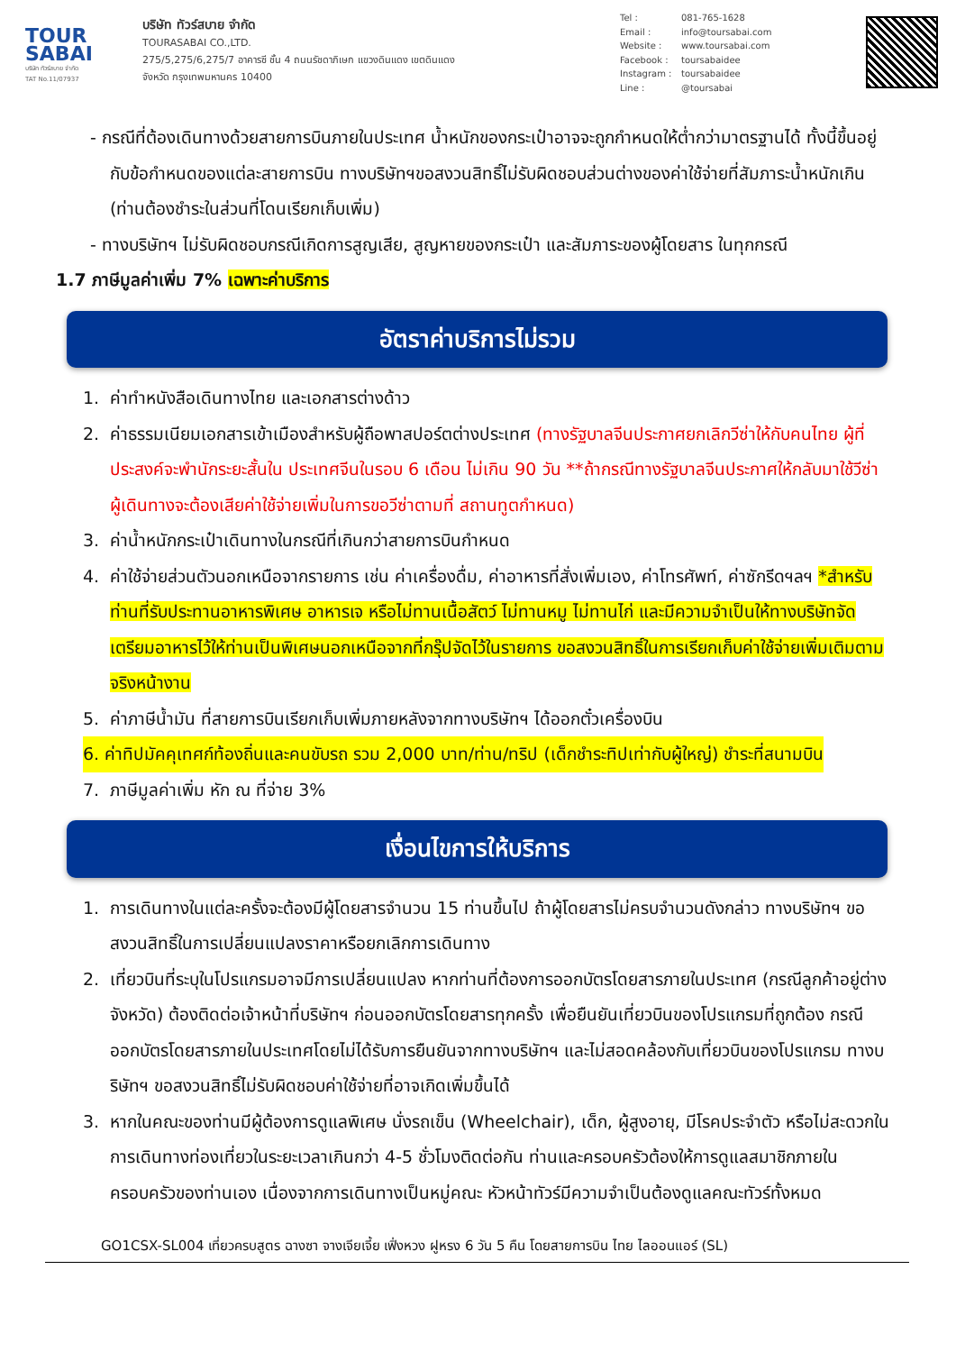TOUR
SABAI
บริษัท ทัวร์สบาย จำกัด
TAT No.11/07937
บริษัท ทัวร์สบาย จำกัด
TOURASABAI CO.,LTD.
275/5,275/6,275/7 อาคารซี ชั้น 4 ถนนรัชดาภิเษก แขวงดินแดง เขตดินแดง
จังหวัด กรุงเทพมหานคร 10400
Tel : 081-765-1628
Email : info@toursabai.com
Website : www.toursabai.com
Facebook : toursabaidee
Instagram : toursabaidee
Line : @toursabai
- กรณีที่ต้องเดินทางด้วยสายการบินภายในประเทศ น้ำหนักของกระเป๋าอาจจะถูกกำหนดให้ต่ำกว่ามาตรฐานได้ ทั้งนี้ขึ้นอยู่กับข้อกำหนดของแต่ละสายการบิน ทางบริษัทฯขอสงวนสิทธิ์ไม่รับผิดชอบส่วนต่างของค่าใช้จ่ายที่สัมภาระน้ำหนักเกิน (ท่านต้องชำระในส่วนที่โดนเรียกเก็บเพิ่ม)
- ทางบริษัทฯ ไม่รับผิดชอบกรณีเกิดการสูญเสีย, สูญหายของกระเป๋า และสัมภาระของผู้โดยสาร ในทุกกรณี
1.7 ภาษีมูลค่าเพิ่ม 7% เฉพาะค่าบริการ
อัตราค่าบริการไม่รวม
1. ค่าทำหนังสือเดินทางไทย และเอกสารต่างด้าว
2. ค่าธรรมเนียมเอกสารเข้าเมืองสำหรับผู้ถือพาสปอร์ตต่างประเทศ (ทางรัฐบาลจีนประกาศยกเลิกวีซ่าให้กับคนไทย ผู้ที่ประสงค์จะพำนักระยะสั้นใน ประเทศจีนในรอบ 6 เดือน ไม่เกิน 90 วัน **ถ้ากรณีทางรัฐบาลจีนประกาศให้กลับมาใช้วีซ่า ผู้เดินทางจะต้องเสียค่าใช้จ่ายเพิ่มในการขอวีซ่าตามที่ สถานทูตกำหนด)
3. ค่าน้ำหนักกระเป๋าเดินทางในกรณีที่เกินกว่าสายการบินกำหนด
4. ค่าใช้จ่ายส่วนตัวนอกเหนือจากรายการ เช่น ค่าเครื่องดื่ม, ค่าอาหารที่สั่งเพิ่มเอง, ค่าโทรศัพท์, ค่าซักรีดฯลฯ *สำหรับท่านที่รับประทานอาหารพิเศษ อาหารเจ หรือไม่ทานเนื้อสัตว์ ไม่ทานหมู ไม่ทานไก่ และมีความจำเป็นให้ทางบริษัทจัดเตรียมอาหารไว้ให้ท่านเป็นพิเศษนอกเหนือจากที่กรุ๊ปจัดไว้ในรายการ ขอสงวนสิทธิ์ในการเรียกเก็บค่าใช้จ่ายเพิ่มเติมตามจริงหน้างาน
5. ค่าภาษีน้ำมัน ที่สายการบินเรียกเก็บเพิ่มภายหลังจากทางบริษัทฯ ได้ออกตั๋วเครื่องบิน
6. ค่าทิปมัคคุเทศก์ท้องถิ่นและคนขับรถ รวม 2,000 บาท/ท่าน/ทริป (เด็กชำระทิปเท่ากับผู้ใหญ่) ชำระที่สนามบิน
7. ภาษีมูลค่าเพิ่ม หัก ณ ที่จ่าย 3%
เงื่อนไขการให้บริการ
1. การเดินทางในแต่ละครั้งจะต้องมีผู้โดยสารจำนวน 15 ท่านขึ้นไป ถ้าผู้โดยสารไม่ครบจำนวนดังกล่าว ทางบริษัทฯ ขอสงวนสิทธิ์ในการเปลี่ยนแปลงราคาหรือยกเลิกการเดินทาง
2. เที่ยวบินที่ระบุในโปรแกรมอาจมีการเปลี่ยนแปลง หากท่านที่ต้องการออกบัตรโดยสารภายในประเทศ (กรณีลูกค้าอยู่ต่างจังหวัด) ต้องติดต่อเจ้าหน้าที่บริษัทฯ ก่อนออกบัตรโดยสารทุกครั้ง เพื่อยืนยันเที่ยวบินของโปรแกรมที่ถูกต้อง กรณีออกบัตรโดยสารภายในประเทศโดยไม่ได้รับการยืนยันจากทางบริษัทฯ และไม่สอดคล้องกับเที่ยวบินของโปรแกรม ทางบริษัทฯ ขอสงวนสิทธิ์ไม่รับผิดชอบค่าใช้จ่ายที่อาจเกิดเพิ่มขึ้นได้
3. หากในคณะของท่านมีผู้ต้องการดูแลพิเศษ นั่งรถเข็น (Wheelchair), เด็ก, ผู้สูงอายุ, มีโรคประจำตัว หรือไม่สะดวกใน การเดินทางท่องเที่ยวในระยะเวลาเกินกว่า 4-5 ชั่วโมงติดต่อกัน ท่านและครอบครัวต้องให้การดูแลสมาชิกภายในครอบครัวของท่านเอง เนื่องจากการเดินทางเป็นหมู่คณะ หัวหน้าทัวร์มีความจำเป็นต้องดูแลคณะทัวร์ทั้งหมด
GO1CSX-SL004 เที่ยวครบสูตร ฉางซา จางเจียเจี้ย เฟิ่งหวง ฝูหรง 6 วัน 5 คืน โดยสายการบิน ไทย ไลออนแอร์ (SL)